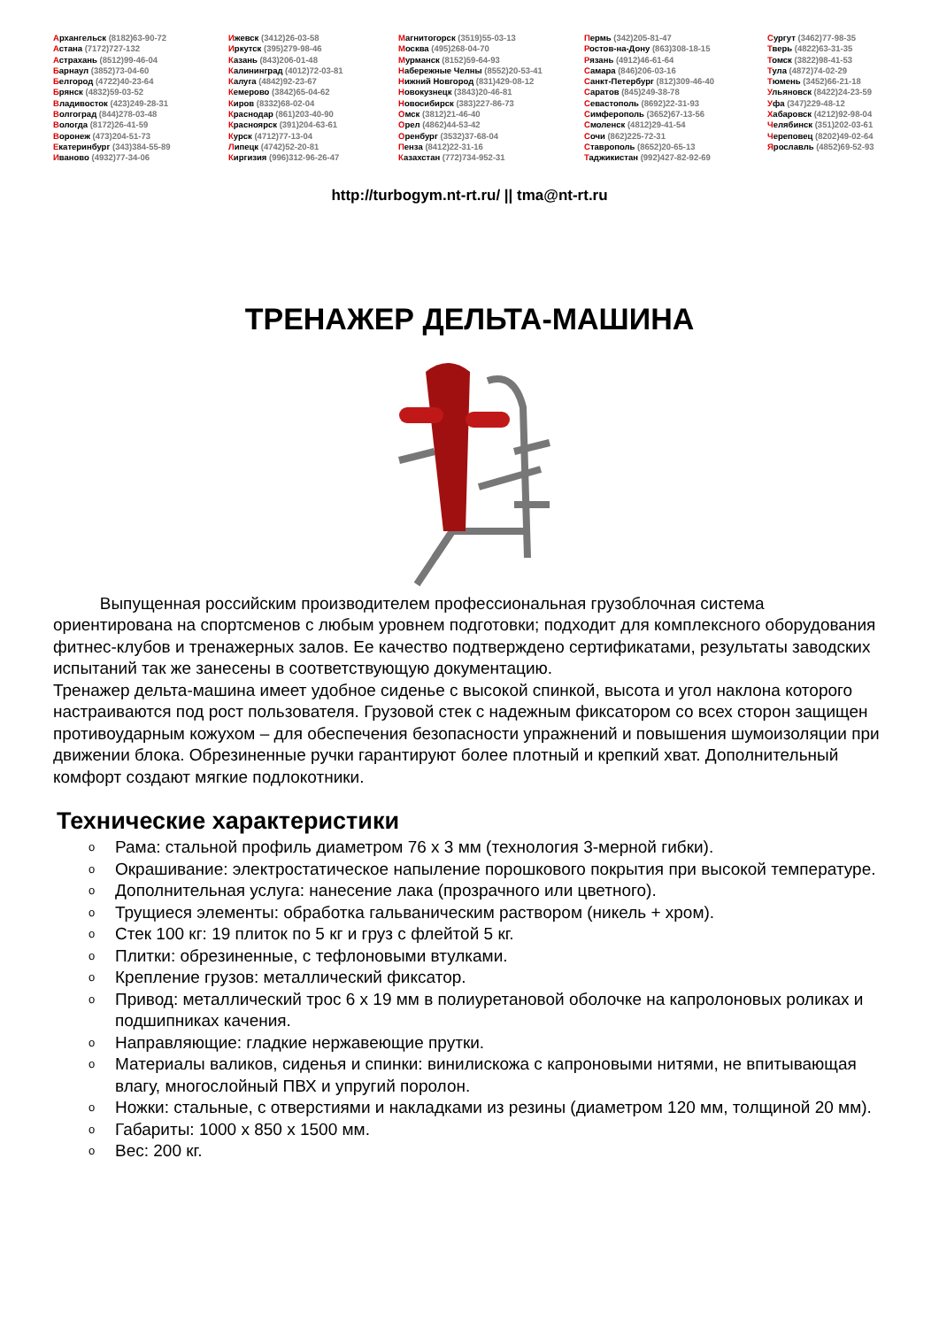Архангельск (8182)63-90-72
Астана (7172)727-132
Астрахань (8512)99-46-04
Барнаул (3852)73-04-60
Белгород (4722)40-23-64
Брянск (4832)59-03-52
Владивосток (423)249-28-31
Волгоград (844)278-03-48
Вологда (8172)26-41-59
Воронеж (473)204-51-73
Екатеринбург (343)384-55-89
Иваново (4932)77-34-06
Ижевск (3412)26-03-58
Иркутск (395)279-98-46
Казань (843)206-01-48
Калининград (4012)72-03-81
Калуга (4842)92-23-67
Кемерово (3842)65-04-62
Киров (8332)68-02-04
Краснодар (861)203-40-90
Красноярск (391)204-63-61
Курск (4712)77-13-04
Липецк (4742)52-20-81
Киргизия (996)312-96-26-47
Магнитогорск (3519)55-03-13
Москва (495)268-04-70
Мурманск (8152)59-64-93
Набережные Челны (8552)20-53-41
Нижний Новгород (831)429-08-12
Новокузнецк (3843)20-46-81
Новосибирск (383)227-86-73
Омск (3812)21-46-40
Орел (4862)44-53-42
Оренбург (3532)37-68-04
Пенза (8412)22-31-16
Казахстан (772)734-952-31
Пермь (342)205-81-47
Ростов-на-Дону (863)308-18-15
Рязань (4912)46-61-64
Самара (846)206-03-16
Санкт-Петербург (812)309-46-40
Саратов (845)249-38-78
Севастополь (8692)22-31-93
Симферополь (3652)67-13-56
Смоленск (4812)29-41-54
Сочи (862)225-72-31
Ставрополь (8652)20-65-13
Таджикистан (992)427-82-92-69
Сургут (3462)77-98-35
Тверь (4822)63-31-35
Томск (3822)98-41-53
Тула (4872)74-02-29
Тюмень (3452)66-21-18
Ульяновск (8422)24-23-59
Уфа (347)229-48-12
Хабаровск (4212)92-98-04
Челябинск (351)202-03-61
Череповец (8202)49-02-64
Ярославль (4852)69-52-93
http://turbogym.nt-rt.ru/ || tma@nt-rt.ru
ТРЕНАЖЕР ДЕЛЬТА-МАШИНА
Выпущенная российским производителем профессиональная грузоблочная система ориентирована на спортсменов с любым уровнем подготовки; подходит для комплексного оборудования фитнес-клубов и тренажерных залов. Ее качество подтверждено сертификатами, результаты заводских испытаний так же занесены в соответствующую документацию.
Тренажер дельта-машина имеет удобное сиденье с высокой спинкой, высота и угол наклона которого настраиваются под рост пользователя. Грузовой стек с надежным фиксатором со всех сторон защищен противоударным кожухом – для обеспечения безопасности упражнений и повышения шумоизоляции при движении блока. Обрезиненные ручки гарантируют более плотный и крепкий хват. Дополнительный комфорт создают мягкие подлокотники.
Технические характеристики
o Рама: стальной профиль диаметром 76 х 3 мм (технология 3-мерной гибки).
o Окрашивание: электростатическое напыление порошкового покрытия при высокой температуре.
o Дополнительная услуга: нанесение лака (прозрачного или цветного).
o Трущиеся элементы: обработка гальваническим раствором (никель + хром).
o Стек 100 кг: 19 плиток по 5 кг и груз с флейтой 5 кг.
o Плитки: обрезиненные, с тефлоновыми втулками.
o Крепление грузов: металлический фиксатор.
o Привод: металлический трос 6 х 19 мм в полиуретановой оболочке на капролоновых роликах и подшипниках качения.
o Направляющие: гладкие нержавеющие прутки.
o Материалы валиков, сиденья и спинки: винилискожа с капроновыми нитями, не впитывающая влагу, многослойный ПВХ и упругий поролон.
o Ножки: стальные, с отверстиями и накладками из резины (диаметром 120 мм, толщиной 20 мм).
o Габариты: 1000 х 850 х 1500 мм.
o Вес: 200 кг.